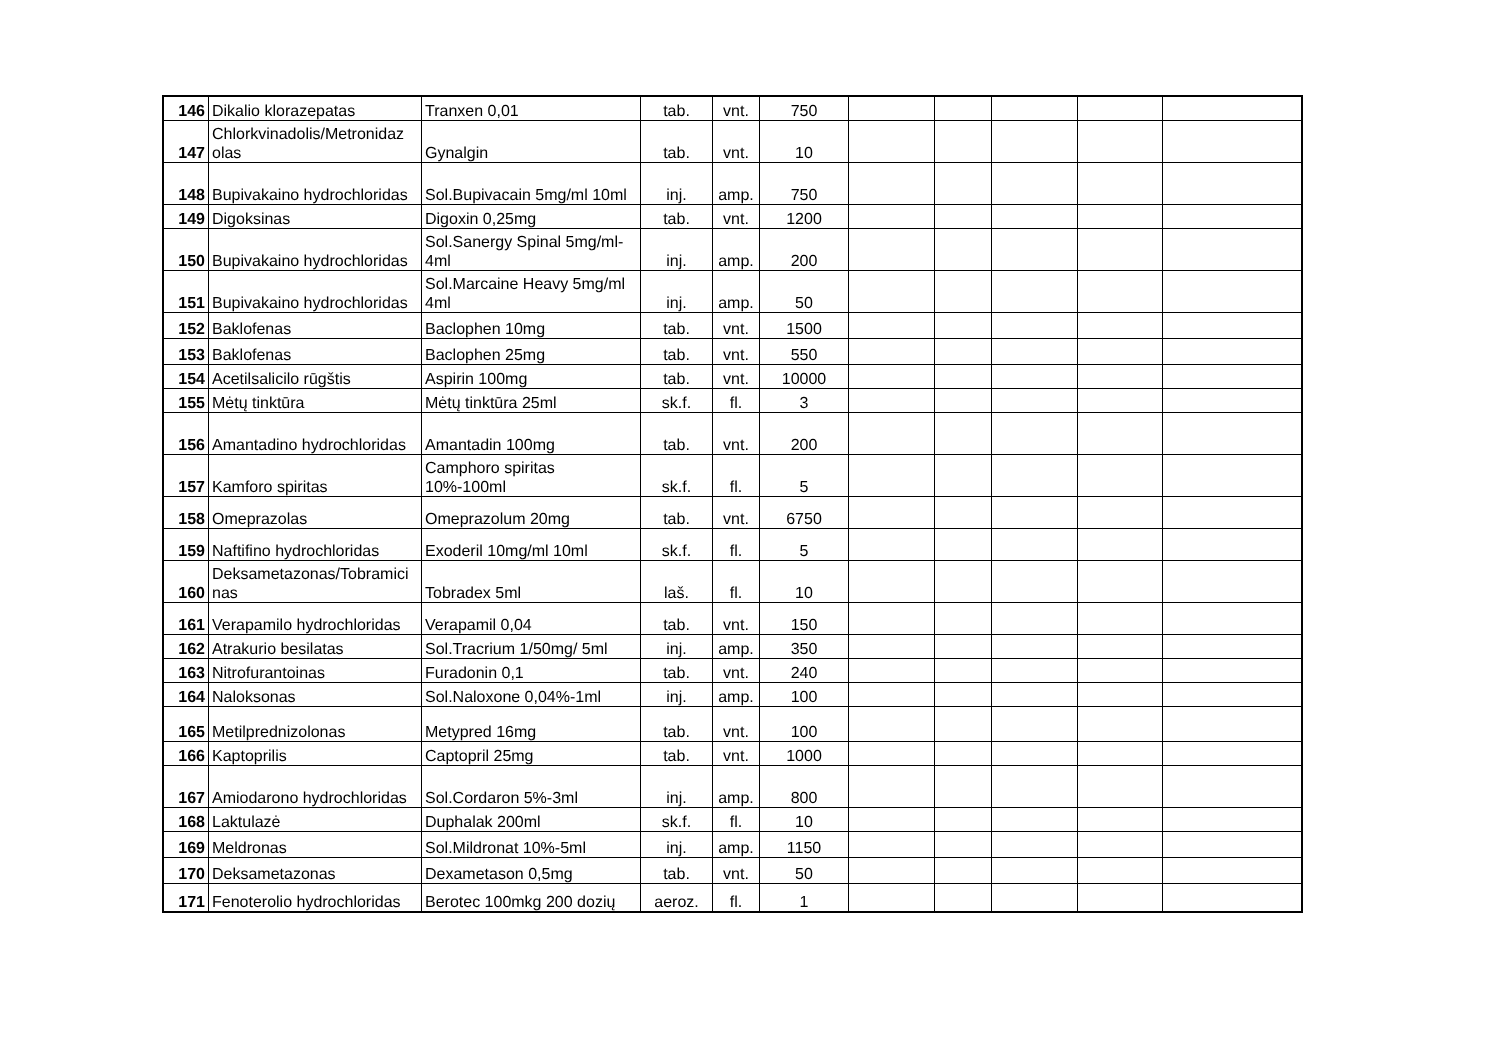| 146 | Dikalio klorazepatas | Tranxen 0,01 | tab. | vnt. | 750 | | | | | |
| 147 | Chlorkvinadolis/Metronidaz olas | Gynalgin | tab. | vnt. | 10 | | | | | |
| 148 | Bupivakaino hydrochloridas | Sol.Bupivacain 5mg/ml 10ml | inj. | amp. | 750 | | | | | |
| 149 | Digoksinas | Digoxin 0,25mg | tab. | vnt. | 1200 | | | | | |
| 150 | Bupivakaino hydrochloridas | Sol.Sanergy Spinal 5mg/ml-4ml | inj. | amp. | 200 | | | | | |
| 151 | Bupivakaino hydrochloridas | Sol.Marcaine Heavy 5mg/ml 4ml | inj. | amp. | 50 | | | | | |
| 152 | Baklofenas | Baclophen 10mg | tab. | vnt. | 1500 | | | | | |
| 153 | Baklofenas | Baclophen 25mg | tab. | vnt. | 550 | | | | | |
| 154 | Acetilsalicilo rūgštis | Aspirin 100mg | tab. | vnt. | 10000 | | | | | |
| 155 | Mėtų tinktūra | Mėtų tinktūra 25ml | sk.f. | fl. | 3 | | | | | |
| 156 | Amantadino hydrochloridas | Amantadin 100mg | tab. | vnt. | 200 | | | | | |
| 157 | Kamforo spiritas | Camphoro spiritas 10%-100ml | sk.f. | fl. | 5 | | | | | |
| 158 | Omeprazolas | Omeprazolum 20mg | tab. | vnt. | 6750 | | | | | |
| 159 | Naftifino hydrochloridas | Exoderil 10mg/ml 10ml | sk.f. | fl. | 5 | | | | | |
| 160 | Deksametazonas/Tobramici nas | Tobradex 5ml | laš. | fl. | 10 | | | | | |
| 161 | Verapamilo hydrochloridas | Verapamil 0,04 | tab. | vnt. | 150 | | | | | |
| 162 | Atrakurio besilatas | Sol.Tracrium 1/50mg/ 5ml | inj. | amp. | 350 | | | | | |
| 163 | Nitrofurantoinas | Furadonin 0,1 | tab. | vnt. | 240 | | | | | |
| 164 | Naloksonas | Sol.Naloxone 0,04%-1ml | inj. | amp. | 100 | | | | | |
| 165 | Metilprednizolonas | Metypred 16mg | tab. | vnt. | 100 | | | | | |
| 166 | Kaptoprilis | Captopril 25mg | tab. | vnt. | 1000 | | | | | |
| 167 | Amiodarono hydrochloridas | Sol.Cordaron 5%-3ml | inj. | amp. | 800 | | | | | |
| 168 | Laktulazė | Duphalak 200ml | sk.f. | fl. | 10 | | | | | |
| 169 | Meldronas | Sol.Mildronat 10%-5ml | inj. | amp. | 1150 | | | | | |
| 170 | Deksametazonas | Dexametason 0,5mg | tab. | vnt. | 50 | | | | | |
| 171 | Fenoterolio hydrochloridas | Berotec 100mkg 200 dozių | aeroz. | fl. | 1 | | | | | |